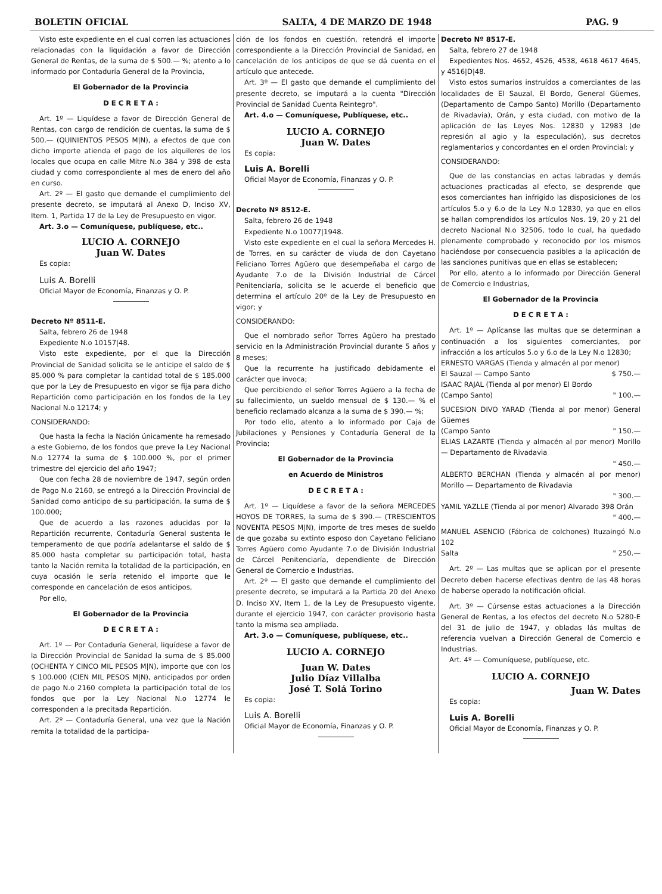BOLETIN OFICIAL SALTA, 4 DE MARZO DE 1948 PAG. 9
Visto este expediente en el cual corren las actuaciones relacionadas con la liquidación a favor de Dirección General de Rentas, de la suma de $ 500.— %; atento a lo informado por Contaduría General de la Provincia,
El Gobernador de la Provincia
D E C R E T A :
Art. 1º — Liquídese a favor de Dirección General de Rentas, con cargo de rendición de cuentas, la suma de $ 500.— (QUINIENTOS PESOS M|N), a efectos de que con dicho importe atienda el pago de los alquileres de los locales que ocupa en calle Mitre N.o 384 y 398 de esta ciudad y como correspondiente al mes de enero del año en curso.
Art. 2º — El gasto que demande el cumplimiento del presente decreto, se imputará al Anexo D, Inciso XV, Item. 1, Partida 17 de la Ley de Presupuesto en vigor.
Art. 3.o — Comuníquese, publíquese, etc..
LUCIO A. CORNEJO
Juan W. Dates
Es copia:
Luis A. Borelli
Oficial Mayor de Economía, Finanzas y O. P.
Decreto Nº 8511-E.
Salta, febrero 26 de 1948
Expediente N.o 10157|48.
Visto este expediente, por el que la Dirección Provincial de Sanidad solicita se le anticipe el saldo de $ 85.000 % para completar la cantidad total de $ 185.000 que por la Ley de Presupuesto en vigor se fija para dicho Repartición como participación en los fondos de la Ley Nacional N.o 12174; y
CONSIDERANDO:
Que hasta la fecha la Nación únicamente ha remesado a este Gobierno, de los fondos que preve la Ley Nacional N.o 12774 la suma de $ 100.000 %, por el primer trimestre del ejercicio del año 1947;
Que con fecha 28 de noviembre de 1947, según orden de Pago N.o 2160, se entregó a la Dirección Provincial de Sanidad como anticipo de su participación, la suma de $ 100.000;
Que de acuerdo a las razones aducidas por la Repartición recurrente, Contaduría General sustenta le temperamento de que podría adelantarse el saldo de $ 85.000 hasta completar su participación total, hasta tanto la Nación remita la totalidad de la participación, en cuya ocasión le sería retenido el importe que le corresponde en cancelación de esos anticipos,
Por ello,
El Gobernador de la Provincia
D E C R E T A :
Art. 1º — Por Contaduría General, liquídese a favor de la Dirección Provincial de Sanidad la suma de $ 85.000 (OCHENTA Y CINCO MIL PESOS M|N), importe que con los $ 100.000 (CIEN MIL PESOS M|N), anticipados por orden de pago N.o 2160 completa la participación total de los fondos que por la Ley Nacional N.o 12774 le corresponden a la precitada Repartición.
Art. 2º — Contaduría General, una vez que la Nación remita la totalidad de la participa-
ción de los fondos en cuestión, retendrá el importe correspondiente a la Dirección Provincial de Sanidad, en cancelación de los anticipos de que se dá cuenta en el artículo que antecede.
Art. 3º — El gasto que demande el cumplimiento del presente decreto, se imputará a la cuenta "Dirección Provincial de Sanidad Cuenta Reintegro".
Art. 4.o — Comuníquese, Publíquese, etc..
LUCIO A. CORNEJO
Juan W. Dates
Es copia:
Luis A. Borelli
Oficial Mayor de Economía, Finanzas y O. P.
Decreto Nº 8512-E.
Salta, febrero 26 de 1948
Expediente N.o 10077|1948.
Visto este expediente en el cual la señora Mercedes H. de Torres, en su carácter de viuda de don Cayetano Feliciano Torres Agüero que desempeñaba el cargo de Ayudante 7.o de la División Industrial de Cárcel Penitenciaría, solicita se le acuerde el beneficio que determina el artículo 20º de la Ley de Presupuesto en vigor; y
CONSIDERANDO:
Que el nombrado señor Torres Agüero ha prestado servicio en la Administración Provincial durante 5 años y 8 meses;
Que la recurrente ha justificado debidamente el carácter que invoca;
Que percibiendo el señor Torres Agüero a la fecha de su fallecimiento, un sueldo mensual de $ 130.— % el beneficio reclamado alcanza a la suma de $ 390.— %;
Por todo ello, atento a lo informado por Caja de Jubilaciones y Pensiones y Contaduría General de la Provincia;
El Gobernador de la Provincia
en Acuerdo de Ministros
D E C R E T A :
Art. 1º — Liquídese a favor de la señora MERCEDES HOYOS DE TORRES, la suma de $ 390.— (TRESCIENTOS NOVENTA PESOS M|N), importe de tres meses de sueldo de que gozaba su extinto esposo don Cayetano Feliciano Torres Agüero como Ayudante 7.o de División Industrial de Cárcel Penitenciaría, dependiente de Dirección General de Comercio e Industrias.
Art. 2º — El gasto que demande el cumplimiento del presente decreto, se imputará a la Partida 20 del Anexo D. Inciso XV, Item 1, de la Ley de Presupuesto vigente, durante el ejercicio 1947, con carácter provisorio hasta tanto la misma sea ampliada.
Art. 3.o — Comuníquese, publíquese, etc..
LUCIO A. CORNEJO
Juan W. Dates
Julio Díaz Villalba
José T. Solá Torino
Es copia:
Luis A. Borelli
Oficial Mayor de Economía, Finanzas y O. P.
Decreto Nº 8517-E.
Salta, febrero 27 de 1948
Expedientes Nos. 4652, 4526, 4538, 4618 4617 4645, y 4516|D|48.
Visto estos sumarios instruídos a comerciantes de las localidades de El Sauzal, El Bordo, General Güemes, (Departamento de Campo Santo) Morillo (Departamento de Rivadavia), Orán, y esta ciudad, con motivo de la aplicación de las Leyes Nos. 12830 y 12983 (de represión al agio y la especulación), sus decretos reglamentarios y concordantes en el orden Provincial; y
CONSIDERANDO:
Que de las constancias en actas labradas y demás actuaciones practicadas al efecto, se desprende que esos comerciantes han infrigido las disposiciones de los artículos 5.o y 6.o de la Ley N.o 12830, ya que en ellos se hallan comprendidos los artículos Nos. 19, 20 y 21 del decreto Nacional N.o 32506, todo lo cual, ha quedado plenamente comprobado y reconocido por los mismos haciéndose por consecuencia pasibles a la aplicación de las sanciones punitivas que en ellas se establecen;
Por ello, atento a lo informado por Dirección General de Comercio e Industrias,
El Gobernador de la Provincia
D E C R E T A :
Art. 1º — Aplícanse las multas que se determinan a continuación a los siguientes comerciantes, por infracción a los artículos 5.o y 6.o de la Ley N.o 12830;
ERNESTO VARGAS (Tienda y almacén al por menor)
El Sauzal — Campo Santo $ 750.—
ISAAC RAJAL (Tienda al por menor) El Bordo
(Campo Santo) " 100.—
SUCESION DIVO YARAD (Tienda al por menor) General Güemes
(Campo Santo " 150.—
ELIAS LAZARTE (Tienda y almacén al por menor) Morillo — Departamento de Rivadavia
" 450.—
ALBERTO BERCHAN (Tienda y almacén al por menor) Morillo — Departamento de Rivadavia
" 300.—
YAMIL YAZLLE (Tienda al por menor) Alvarado 398 Orán
" 400.—
MANUEL ASENCIO (Fábrica de colchones) Ituzaingó N.o 102
Salta " 250.—
Art. 2º — Las multas que se aplican por el presente Decreto deben hacerse efectivas dentro de las 48 horas de haberse operado la notificación oficial.
Art. 3º — Cúrsense estas actuaciones a la Dirección General de Rentas, a los efectos del decreto N.o 5280-E del 31 de julio de 1947, y obladas lás multas de referencia vuelvan a Dirección General de Comercio e Industrias.
Art. 4º — Comuníquese, publíquese, etc.
LUCIO A. CORNEJO
Juan W. Dates
Es copia:
Luis A. Borelli
Oficial Mayor de Economía, Finanzas y O. P.